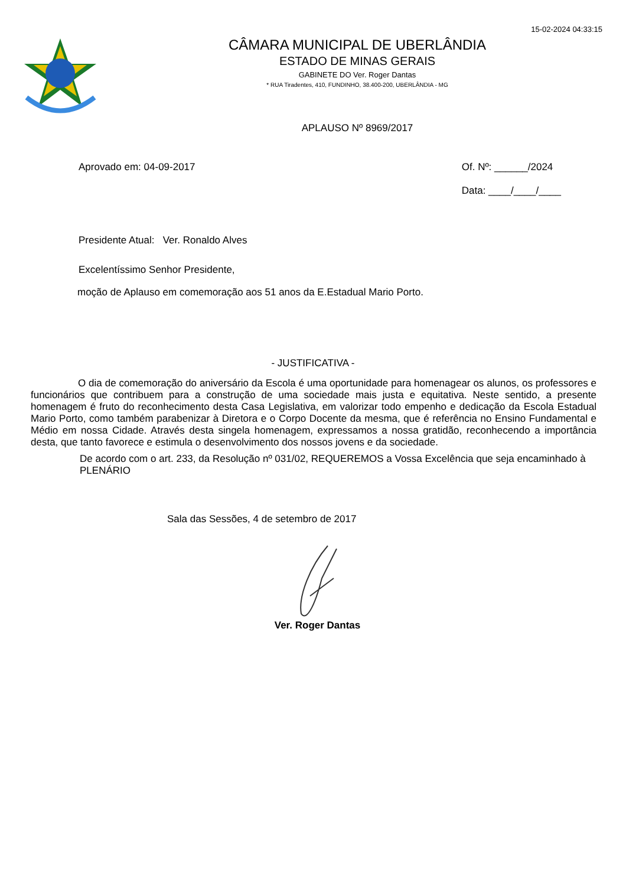15-02-2024 04:33:15
CÂMARA MUNICIPAL DE UBERLÂNDIA
ESTADO DE MINAS GERAIS
GABINETE DO Ver. Roger Dantas
* RUA Tiradentes, 410, FUNDINHO, 38.400-200, UBERLÂNDIA - MG
APLAUSO Nº 8969/2017
Aprovado em: 04-09-2017 Of. Nº: ______/2024
Data: ____/____/____
Presidente Atual: Ver. Ronaldo Alves
Excelentíssimo Senhor Presidente,
moção de Aplauso em comemoração aos 51 anos da E.Estadual Mario Porto.
- JUSTIFICATIVA -
O dia de comemoração do aniversário da Escola é uma oportunidade para homenagear os alunos, os professores e funcionários que contribuem para a construção de uma sociedade mais justa e equitativa. Neste sentido, a presente homenagem é fruto do reconhecimento desta Casa Legislativa, em valorizar todo empenho e dedicação da Escola Estadual Mario Porto, como também parabenizar à Diretora e o Corpo Docente da mesma, que é referência no Ensino Fundamental e Médio em nossa Cidade. Através desta singela homenagem, expressamos a nossa gratidão, reconhecendo a importância desta, que tanto favorece e estimula o desenvolvimento dos nossos jovens e da sociedade.
De acordo com o art. 233, da Resolução nº 031/02, REQUEREMOS a Vossa Excelência que seja encaminhado à PLENÁRIO
Sala das Sessões, 4 de setembro de 2017
Ver. Roger Dantas